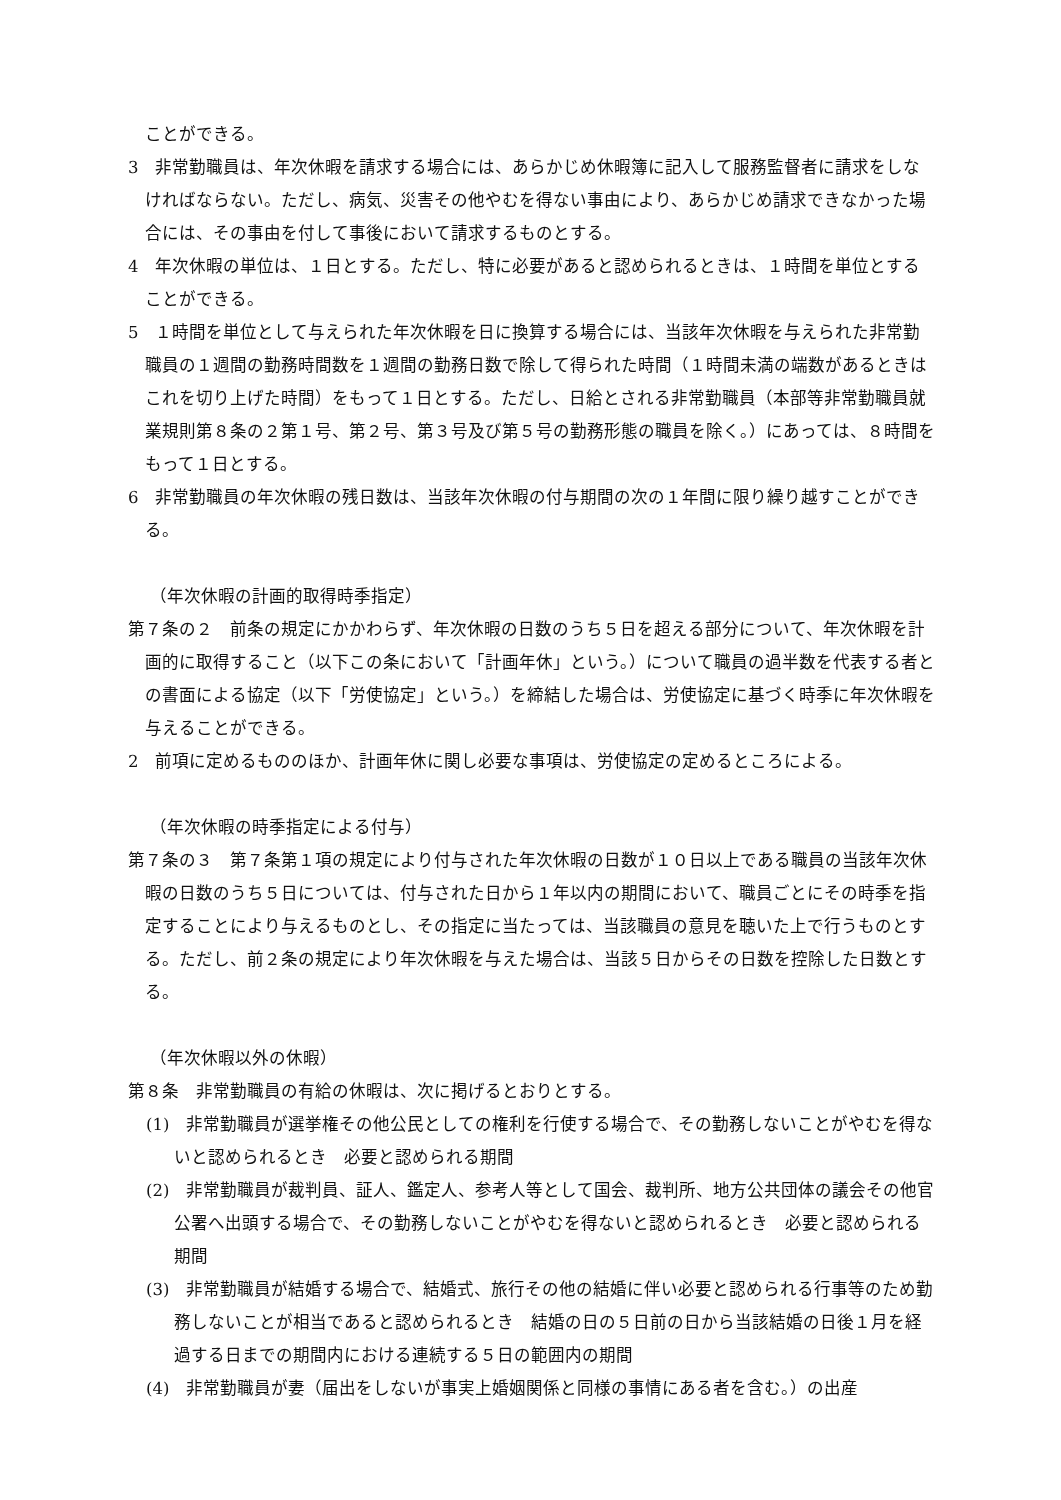ことができる。
3　非常勤職員は、年次休暇を請求する場合には、あらかじめ休暇簿に記入して服務監督者に請求をしなければならない。ただし、病気、災害その他やむを得ない事由により、あらかじめ請求できなかった場合には、その事由を付して事後において請求するものとする。
4　年次休暇の単位は、１日とする。ただし、特に必要があると認められるときは、１時間を単位とすることができる。
5　１時間を単位として与えられた年次休暇を日に換算する場合には、当該年次休暇を与えられた非常勤職員の１週間の勤務時間数を１週間の勤務日数で除して得られた時間（１時間未満の端数があるときはこれを切り上げた時間）をもって１日とする。ただし、日給とされる非常勤職員（本部等非常勤職員就業規則第８条の２第１号、第２号、第３号及び第５号の勤務形態の職員を除く。）にあっては、８時間をもって１日とする。
6　非常勤職員の年次休暇の残日数は、当該年次休暇の付与期間の次の１年間に限り繰り越すことができる。
（年次休暇の計画的取得時季指定）
第７条の２　前条の規定にかかわらず、年次休暇の日数のうち５日を超える部分について、年次休暇を計画的に取得すること（以下この条において「計画年休」という。）について職員の過半数を代表する者との書面による協定（以下「労使協定」という。）を締結した場合は、労使協定に基づく時季に年次休暇を与えることができる。
2　前項に定めるもののほか、計画年休に関し必要な事項は、労使協定の定めるところによる。
（年次休暇の時季指定による付与）
第７条の３　第７条第１項の規定により付与された年次休暇の日数が１０日以上である職員の当該年次休暇の日数のうち５日については、付与された日から１年以内の期間において、職員ごとにその時季を指定することにより与えるものとし、その指定に当たっては、当該職員の意見を聴いた上で行うものとする。ただし、前２条の規定により年次休暇を与えた場合は、当該５日からその日数を控除した日数とする。
（年次休暇以外の休暇）
第８条　非常勤職員の有給の休暇は、次に掲げるとおりとする。
(1)　非常勤職員が選挙権その他公民としての権利を行使する場合で、その勤務しないことがやむを得ないと認められるとき　必要と認められる期間
(2)　非常勤職員が裁判員、証人、鑑定人、参考人等として国会、裁判所、地方公共団体の議会その他官公署へ出頭する場合で、その勤務しないことがやむを得ないと認められるとき　必要と認められる期間
(3)　非常勤職員が結婚する場合で、結婚式、旅行その他の結婚に伴い必要と認められる行事等のため勤務しないことが相当であると認められるとき　結婚の日の５日前の日から当該結婚の日後１月を経過する日までの期間内における連続する５日の範囲内の期間
(4)　非常勤職員が妻（届出をしないが事実上婚姻関係と同様の事情にある者を含む。）の出産